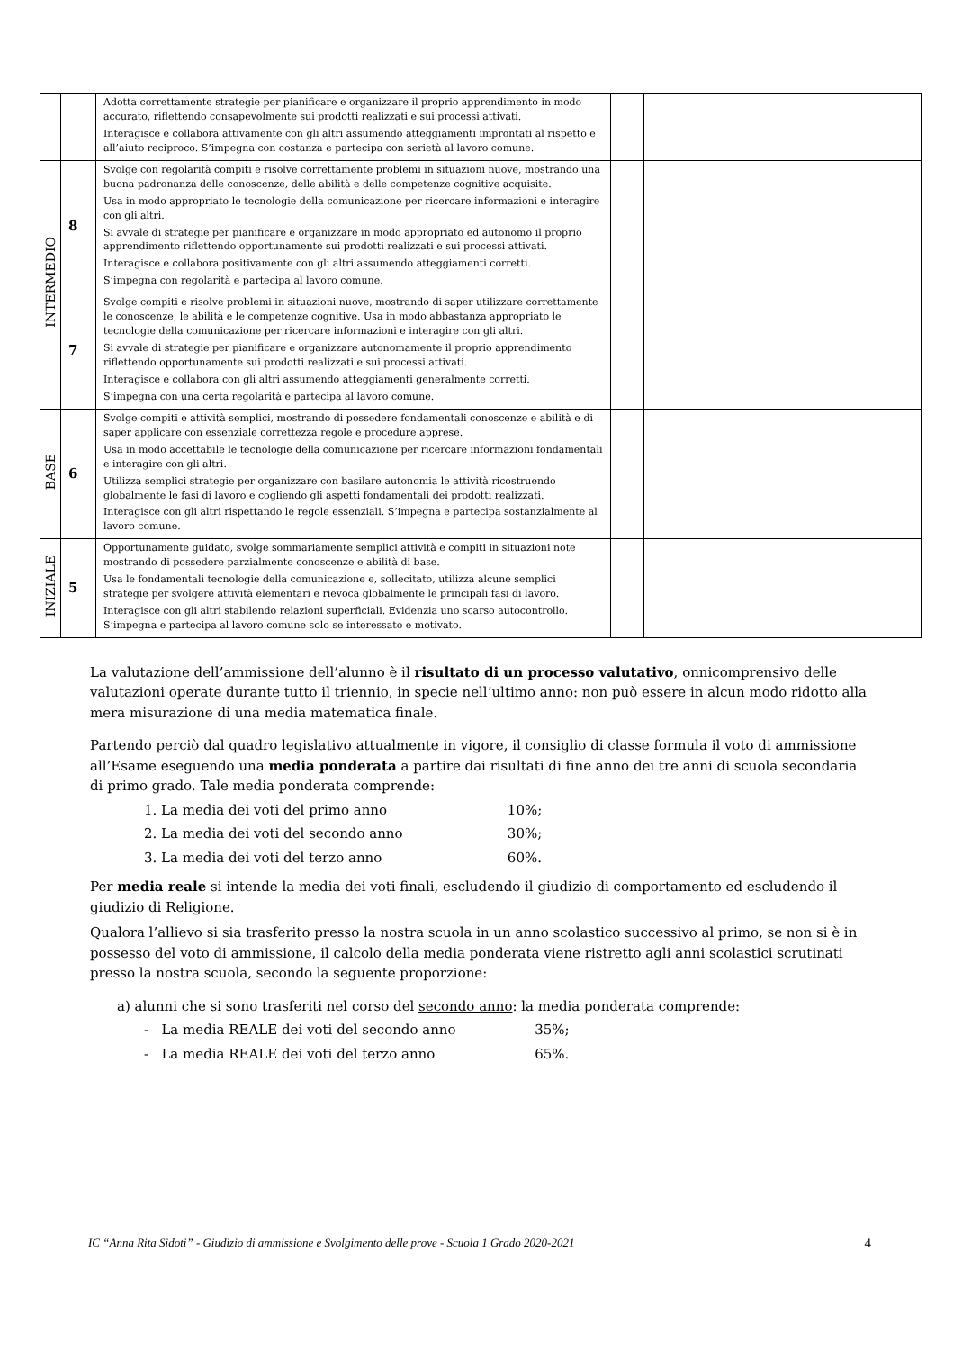| | | Adotta correttamente strategie per pianificare e organizzare il proprio apprendimento in modo accurato, riflettendo consapevolmente sui prodotti realizzati e sui processi attivati. Interagisce e collabora attivamente con gli altri assumendo atteggiamenti improntati al rispetto e all’aiuto reciproco. S’impegna con costanza e partecipa con serietà al lavoro comune. | | |
| INTERMEDIO | 8 | Svolge con regolarità compiti e risolve correttamente problemi in situazioni nuove, mostrando una buona padronanza delle conoscenze, delle abilità e delle competenze cognitive acquisite. Usa in modo appropriato le tecnologie della comunicazione per ricercare informazioni e interagire con gli altri. Si avvale di strategie per pianificare e organizzare in modo appropriato ed autonomo il proprio apprendimento riflettendo opportunamente sui prodotti realizzati e sui processi attivati. Interagisce e collabora positivamente con gli altri assumendo atteggiamenti corretti. S’impegna con regolarità e partecipa al lavoro comune. | | |
| | 7 | Svolge compiti e risolve problemi in situazioni nuove, mostrando di saper utilizzare correttamente le conoscenze, le abilità e le competenze cognitive. Usa in modo abbastanza appropriato le tecnologie della comunicazione per ricercare informazioni e interagire con gli altri. Si avvale di strategie per pianificare e organizzare autonomamente il proprio apprendimento riflettendo opportunamente sui prodotti realizzati e sui processi attivati. Interagisce e collabora con gli altri assumendo atteggiamenti generalmente corretti. S’impegna con una certa regolarità e partecipa al lavoro comune. | | |
| BASE | 6 | Svolge compiti e attività semplici, mostrando di possedere fondamentali conoscenze e abilità e di saper applicare con essenziale correttezza regole e procedure apprese. Usa in modo accettabile le tecnologie della comunicazione per ricercare informazioni fondamentali e interagire con gli altri. Utilizza semplici strategie per organizzare con basilare autonomia le attività ricostruendo globalmente le fasi di lavoro e cogliendo gli aspetti fondamentali dei prodotti realizzati. Interagisce con gli altri rispettando le regole essenziali. S’impegna e partecipa sostanzialmente al lavoro comune. | | |
| INIZIALE | 5 | Opportunamente guidato, svolge sommariamente semplici attività e compiti in situazioni note mostrando di possedere parzialmente conoscenze e abilità di base. Usa le fondamentali tecnologie della comunicazione e, sollecitato, utilizza alcune semplici strategie per svolgere attività elementari e rievoca globalmente le principali fasi di lavoro. Interagisce con gli altri stabilendo relazioni superficiali. Evidenzia uno scarso autocontrollo. S’impegna e partecipa al lavoro comune solo se interessato e motivato. | | |
La valutazione dell’ammissione dell’alunno è il risultato di un processo valutativo, onnicomprensivo delle valutazioni operate durante tutto il triennio, in specie nell’ultimo anno: non può essere in alcun modo ridotto alla mera misurazione di una media matematica finale.
Partendo perciò dal quadro legislativo attualmente in vigore, il consiglio di classe formula il voto di ammissione all’Esame eseguendo una media ponderata a partire dai risultati di fine anno dei tre anni di scuola secondaria di primo grado. Tale media ponderata comprende:
1. La media dei voti del primo anno 10%;
2. La media dei voti del secondo anno 30%;
3. La media dei voti del terzo anno 60%.
Per media reale si intende la media dei voti finali, escludendo il giudizio di comportamento ed escludendo il giudizio di Religione.
Qualora l’allievo si sia trasferito presso la nostra scuola in un anno scolastico successivo al primo, se non si è in possesso del voto di ammissione, il calcolo della media ponderata viene ristretto agli anni scolastici scrutinati presso la nostra scuola, secondo la seguente proporzione:
a) alunni che si sono trasferiti nel corso del secondo anno: la media ponderata comprende:
- La media REALE dei voti del secondo anno 35%;
- La media REALE dei voti del terzo anno 65%.
IC “Anna Rita Sidoti” - Giudizio di ammissione e Svolgimento delle prove - Scuola 1 Grado 2020-2021 4